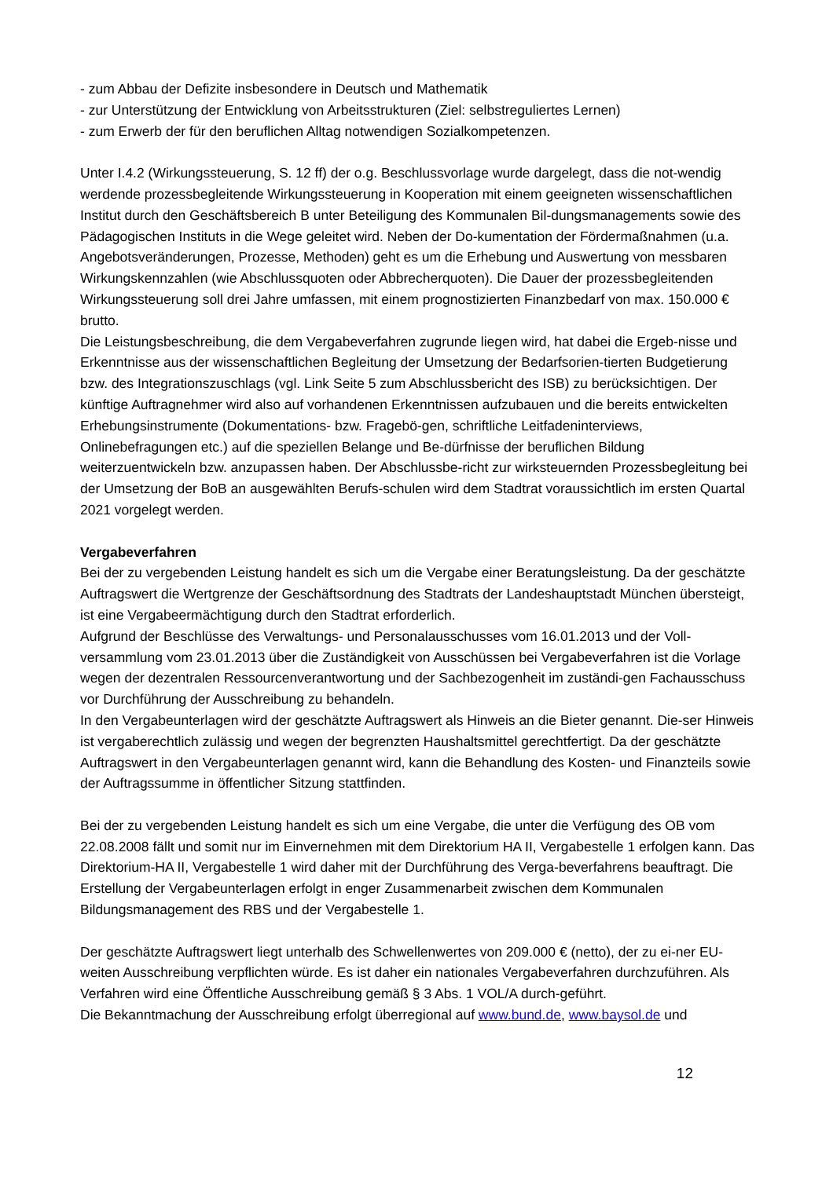- zum Abbau der Defizite insbesondere in Deutsch und Mathematik
- zur Unterstützung der Entwicklung von Arbeitsstrukturen (Ziel: selbstreguliertes Lernen)
- zum Erwerb der für den beruflichen Alltag notwendigen Sozialkompetenzen.
Unter I.4.2 (Wirkungssteuerung, S. 12 ff) der o.g. Beschlussvorlage wurde dargelegt, dass die not-wendig werdende prozessbegleitende Wirkungssteuerung in Kooperation mit einem geeigneten wissenschaftlichen Institut durch den Geschäftsbereich B unter Beteiligung des Kommunalen Bil-dungsmanagements sowie des Pädagogischen Instituts in die Wege geleitet wird. Neben der Do-kumentation der Fördermaßnahmen (u.a. Angebotsveränderungen, Prozesse, Methoden) geht es um die Erhebung und Auswertung von messbaren Wirkungskennzahlen (wie Abschlussquoten oder Abbrecherquoten). Die Dauer der prozessbegleitenden Wirkungssteuerung soll drei Jahre umfassen, mit einem prognostizierten Finanzbedarf von max. 150.000 € brutto.
Die Leistungsbeschreibung, die dem Vergabeverfahren zugrunde liegen wird, hat dabei die Ergeb-nisse und Erkenntnisse aus der wissenschaftlichen Begleitung der Umsetzung der Bedarfsorien-tierten Budgetierung bzw. des Integrationszuschlags (vgl. Link Seite 5 zum Abschlussbericht des ISB) zu berücksichtigen. Der künftige Auftragnehmer wird also auf vorhandenen Erkenntnissen aufzubauen und die bereits entwickelten Erhebungsinstrumente (Dokumentations- bzw. Fragebö-gen, schriftliche Leitfadeninterviews, Onlinebefragungen etc.) auf die speziellen Belange und Be-dürfnisse der beruflichen Bildung weiterzuentwickeln bzw. anzupassen haben. Der Abschlussbe-richt zur wirksteuernden Prozessbegleitung bei der Umsetzung der BoB an ausgewählten Berufs-schulen wird dem Stadtrat voraussichtlich im ersten Quartal 2021 vorgelegt werden.
Vergabeverfahren
Bei der zu vergebenden Leistung handelt es sich um die Vergabe einer Beratungsleistung. Da der geschätzte Auftragswert die Wertgrenze der Geschäftsordnung des Stadtrats der Landeshauptstadt München übersteigt, ist eine Vergabeermächtigung durch den Stadtrat erforderlich.
Aufgrund der Beschlüsse des Verwaltungs- und Personalausschusses vom 16.01.2013 und der Voll-versammlung vom 23.01.2013 über die Zuständigkeit von Ausschüssen bei Vergabeverfahren ist die Vorlage wegen der dezentralen Ressourcenverantwortung und der Sachbezogenheit im zuständi-gen Fachausschuss vor Durchführung der Ausschreibung zu behandeln.
In den Vergabeunterlagen wird der geschätzte Auftragswert als Hinweis an die Bieter genannt. Die-ser Hinweis ist vergaberechtlich zulässig und wegen der begrenzten Haushaltsmittel gerechtfertigt. Da der geschätzte Auftragswert in den Vergabeunterlagen genannt wird, kann die Behandlung des Kosten- und Finanzteils sowie der Auftragssumme in öffentlicher Sitzung stattfinden.
Bei der zu vergebenden Leistung handelt es sich um eine Vergabe, die unter die Verfügung des OB vom 22.08.2008 fällt und somit nur im Einvernehmen mit dem Direktorium HA II, Vergabestelle 1 erfolgen kann. Das Direktorium-HA II, Vergabestelle 1 wird daher mit der Durchführung des Verga-beverfahrens beauftragt. Die Erstellung der Vergabeunterlagen erfolgt in enger Zusammenarbeit zwischen dem Kommunalen Bildungsmanagement des RBS und der Vergabestelle 1.
Der geschätzte Auftragswert liegt unterhalb des Schwellenwertes von 209.000 € (netto), der zu ei-ner EU-weiten Ausschreibung verpflichten würde. Es ist daher ein nationales Vergabeverfahren durchzuführen. Als Verfahren wird eine Öffentliche Ausschreibung gemäß § 3 Abs. 1 VOL/A durch-geführt.
Die Bekanntmachung der Ausschreibung erfolgt überregional auf www.bund.de, www.baysol.de und
12